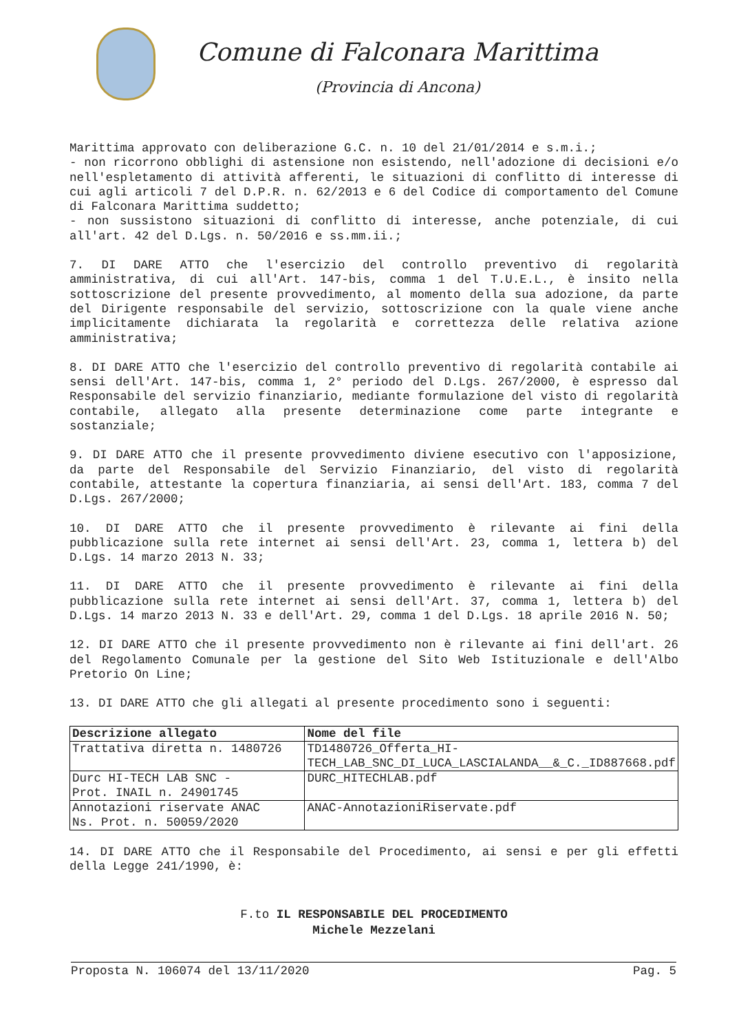Comune di Falconara Marittima
(Provincia di Ancona)
Marittima approvato con deliberazione G.C. n. 10 del 21/01/2014 e s.m.i.;
- non ricorrono obblighi di astensione non esistendo, nell'adozione di decisioni e/o nell'espletamento di attività afferenti, le situazioni di conflitto di interesse di cui agli articoli 7 del D.P.R. n. 62/2013 e 6 del Codice di comportamento del Comune di Falconara Marittima suddetto;
- non sussistono situazioni di conflitto di interesse, anche potenziale, di cui all'art. 42 del D.Lgs. n. 50/2016 e ss.mm.ii.;
7. DI DARE ATTO che l'esercizio del controllo preventivo di regolarità amministrativa, di cui all'Art. 147-bis, comma 1 del T.U.E.L., è insito nella sottoscrizione del presente provvedimento, al momento della sua adozione, da parte del Dirigente responsabile del servizio, sottoscrizione con la quale viene anche implicitamente dichiarata la regolarità e correttezza delle relativa azione amministrativa;
8. DI DARE ATTO che l'esercizio del controllo preventivo di regolarità contabile ai sensi dell'Art. 147-bis, comma 1, 2° periodo del D.Lgs. 267/2000, è espresso dal Responsabile del servizio finanziario, mediante formulazione del visto di regolarità contabile, allegato alla presente determinazione come parte integrante e sostanziale;
9. DI DARE ATTO che il presente provvedimento diviene esecutivo con l'apposizione, da parte del Responsabile del Servizio Finanziario, del visto di regolarità contabile, attestante la copertura finanziaria, ai sensi dell'Art. 183, comma 7 del D.Lgs. 267/2000;
10. DI DARE ATTO che il presente provvedimento è rilevante ai fini della pubblicazione sulla rete internet ai sensi dell'Art. 23, comma 1, lettera b) del D.Lgs. 14 marzo 2013 N. 33;
11. DI DARE ATTO che il presente provvedimento è rilevante ai fini della pubblicazione sulla rete internet ai sensi dell'Art. 37, comma 1, lettera b) del D.Lgs. 14 marzo 2013 N. 33 e dell'Art. 29, comma 1 del D.Lgs. 18 aprile 2016 N. 50;
12. DI DARE ATTO che il presente provvedimento non è rilevante ai fini dell'art. 26 del Regolamento Comunale per la gestione del Sito Web Istituzionale e dell'Albo Pretorio On Line;
13. DI DARE ATTO che gli allegati al presente procedimento sono i seguenti:
| Descrizione allegato | Nome del file |
| --- | --- |
| Trattativa diretta n. 1480726 | TD1480726_Offerta_HI-TECH_LAB_SNC_DI_LUCA_LASCIALANDA__&_C._ID887668.pdf |
| Durc HI-TECH LAB SNC - Prot. INAIL n. 24901745 | DURC_HITECHLAB.pdf |
| Annotazioni riservate ANAC Ns. Prot. n. 50059/2020 | ANAC-AnnotazioniRiservate.pdf |
14. DI DARE ATTO che il Responsabile del Procedimento, ai sensi e per gli effetti della Legge 241/1990, è:
F.to IL RESPONSABILE DEL PROCEDIMENTO
Michele Mezzelani
Proposta N. 106074 del 13/11/2020 Pag. 5